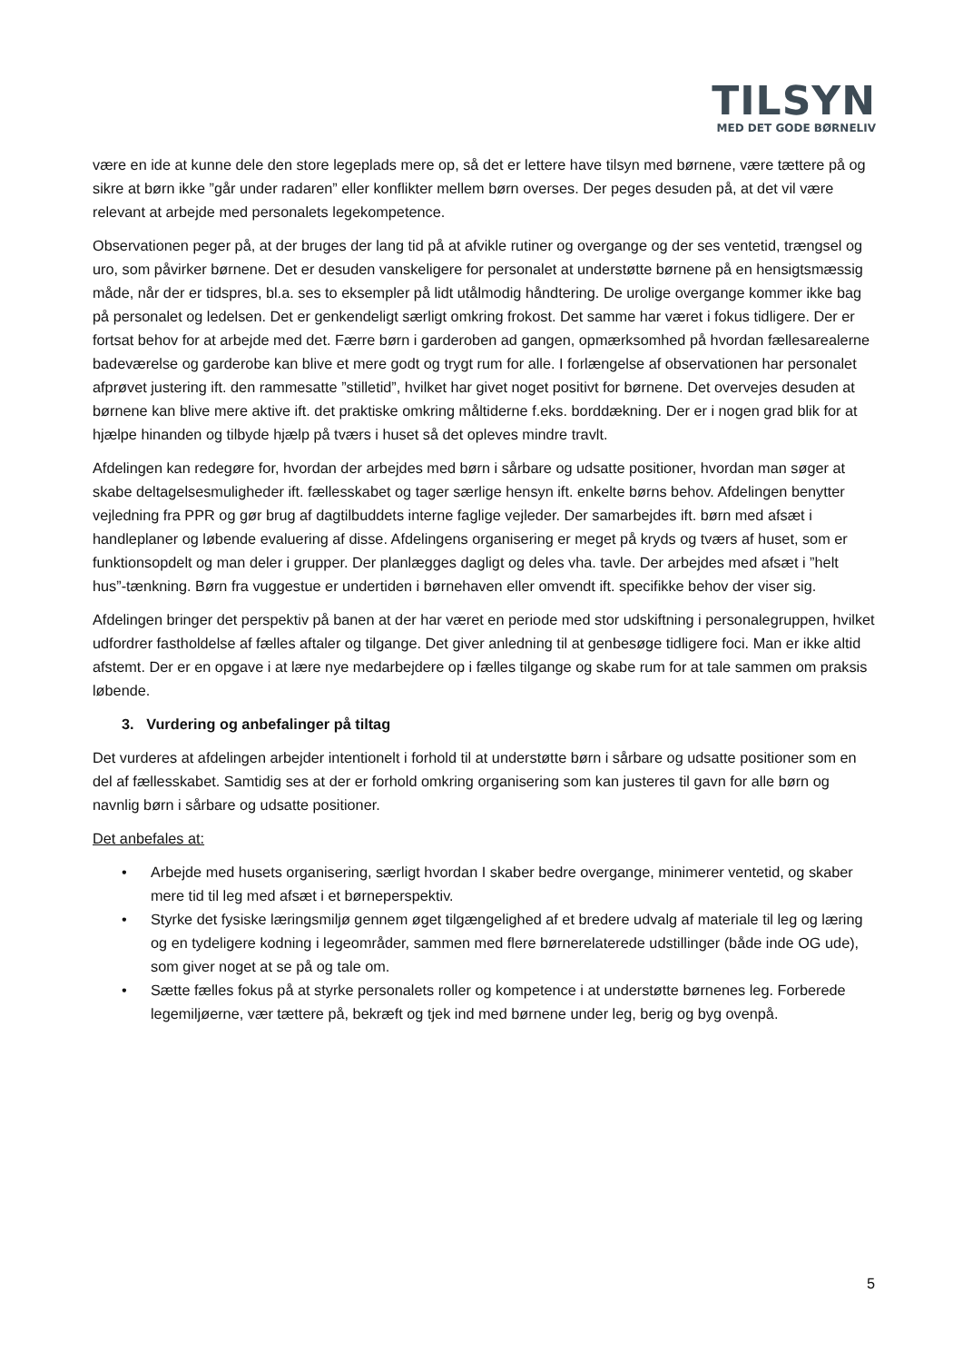TILSYN
MED DET GODE BØRNELIV
være en ide at kunne dele den store legeplads mere op, så det er lettere have tilsyn med børnene, være tættere på og sikre at børn ikke ”går under radaren” eller konflikter mellem børn overses. Der peges desuden på, at det vil være relevant at arbejde med personalets legekompetence.
Observationen peger på, at der bruges der lang tid på at afvikle rutiner og overgange og der ses ventetid, trængsel og uro, som påvirker børnene. Det er desuden vanskeligere for personalet at understøtte børnene på en hensigtsmæssig måde, når der er tidspres, bl.a. ses to eksempler på lidt utålmodig håndtering. De urolige overgange kommer ikke bag på personalet og ledelsen. Det er genkendeligt særligt omkring frokost. Det samme har været i fokus tidligere. Der er fortsat behov for at arbejde med det. Færre børn i garderoben ad gangen, opmærksomhed på hvordan fællesarealerne badeværelse og garderobe kan blive et mere godt og trygt rum for alle. I forlængelse af observationen har personalet afprøvet justering ift. den rammesatte ”stilletid”, hvilket har givet noget positivt for børnene. Det overvejes desuden at børnene kan blive mere aktive ift. det praktiske omkring måltiderne f.eks. borddækning. Der er i nogen grad blik for at hjælpe hinanden og tilbyde hjælp på tværs i huset så det opleves mindre travlt.
Afdelingen kan redegøre for, hvordan der arbejdes med børn i sårbare og udsatte positioner, hvordan man søger at skabe deltagelsesmuligheder ift. fællesskabet og tager særlige hensyn ift. enkelte børns behov. Afdelingen benytter vejledning fra PPR og gør brug af dagtilbuddets interne faglige vejleder. Der samarbejdes ift. børn med afsæt i handleplaner og løbende evaluering af disse. Afdelingens organisering er meget på kryds og tværs af huset, som er funktionsopdelt og man deler i grupper. Der planlægges dagligt og deles vha. tavle. Der arbejdes med afsæt i ”helt hus”-tænkning. Børn fra vuggestue er undertiden i børnehaven eller omvendt ift. specifikke behov der viser sig.
Afdelingen bringer det perspektiv på banen at der har været en periode med stor udskiftning i personalegruppen, hvilket udfordrer fastholdelse af fælles aftaler og tilgange. Det giver anledning til at genbesøge tidligere foci. Man er ikke altid afstemt. Der er en opgave i at lære nye medarbejdere op i fælles tilgange og skabe rum for at tale sammen om praksis løbende.
3. Vurdering og anbefalinger på tiltag
Det vurderes at afdelingen arbejder intentionelt i forhold til at understøtte børn i sårbare og udsatte positioner som en del af fællesskabet. Samtidig ses at der er forhold omkring organisering som kan justeres til gavn for alle børn og navnlig børn i sårbare og udsatte positioner.
Det anbefales at:
• Arbejde med husets organisering, særligt hvordan I skaber bedre overgange, minimerer ventetid, og skaber mere tid til leg med afsæt i et børneperspektiv.
• Styrke det fysiske læringsmiljø gennem øget tilgængelighed af et bredere udvalg af materiale til leg og læring og en tydeligere kodning i legeområder, sammen med flere børnerelaterede udstillinger (både inde OG ude), som giver noget at se på og tale om.
• Sætte fælles fokus på at styrke personalets roller og kompetence i at understøtte børnenes leg. Forberede legemiljøerne, vær tættere på, bekræft og tjek ind med børnene under leg, berig og byg ovenpå.
5